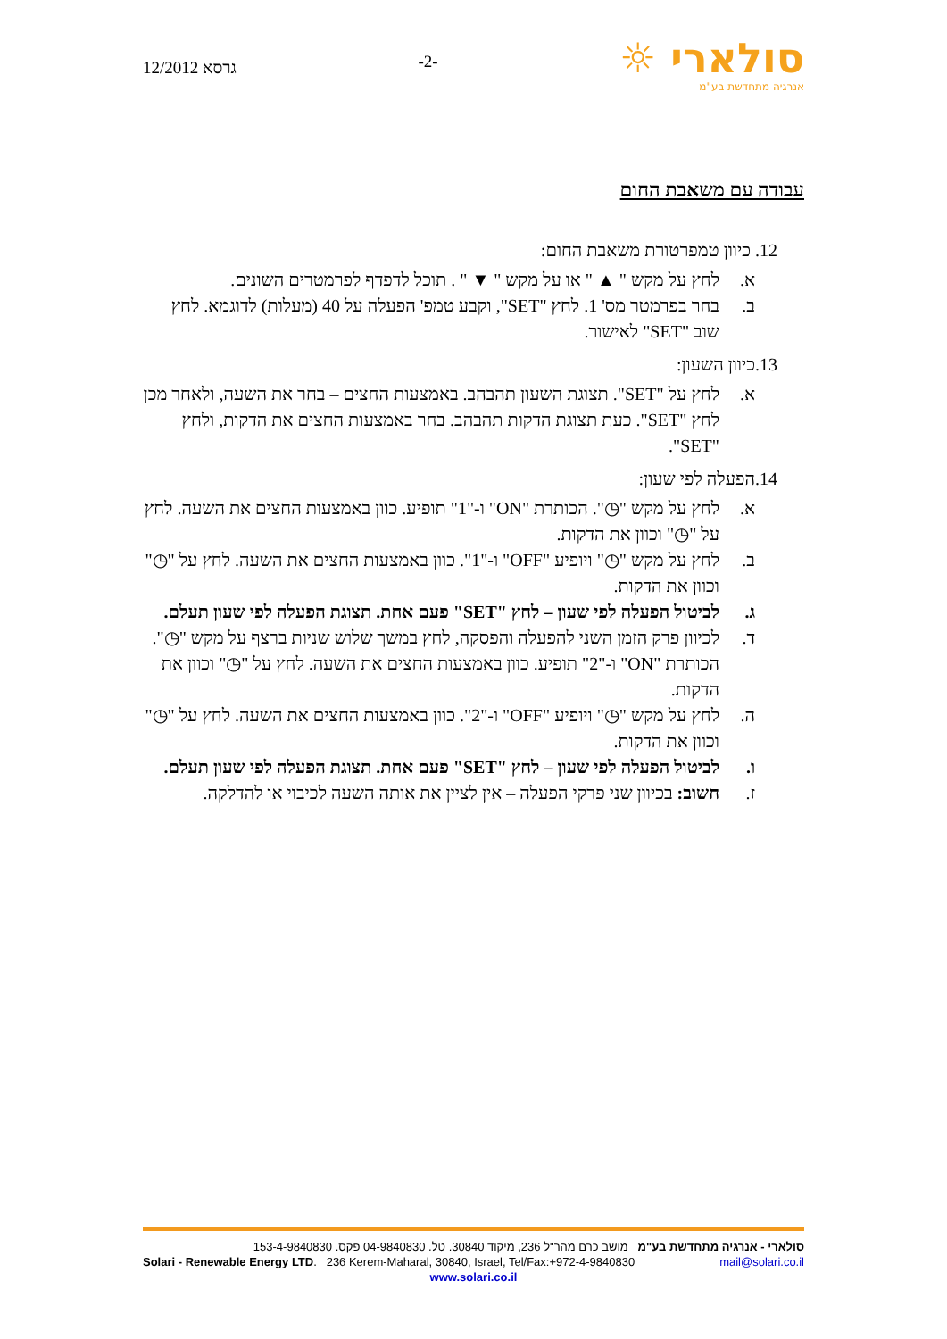גרסא 12/2012
-2-
סולארי ☼
אנרגיה מתחדשת בע"מ
עבודה עם משאבת החום
12. כיוון טמפרטורת משאבת החום:
א. לחץ על מקש " ▲ " או על מקש " ▼ " . תוכל לדפדף לפרמטרים השונים.
ב. בחר בפרמטר מס' 1. לחץ "SET", וקבע טמפ' הפעלה על 40 (מעלות) לדוגמא. לחץ שוב "SET" לאישור.
13.כיוון השעון:
א. לחץ על "SET". תצוגת השעון תהבהב. באמצעות החצים – בחר את השעה, ולאחר מכן לחץ "SET". כעת תצוגת הדקות תהבהב. בחר באמצעות החצים את הדקות, ולחץ "SET".
14.הפעלה לפי שעון:
א. לחץ על מקש "◷". הכותרת "ON" ו-"1" תופיע. כוון באמצעות החצים את השעה. לחץ על "◷" וכוון את הדקות.
ב. לחץ על מקש "◷" ויופיע "OFF" ו-"1". כוון באמצעות החצים את השעה. לחץ על "◷" וכוון את הדקות.
ג. לביטול הפעלה לפי שעון – לחץ "SET" פעם אחת. תצוגת הפעלה לפי שעון תעלם.
ד. לכיוון פרק הזמן השני להפעלה והפסקה, לחץ במשך שלוש שניות ברצף על מקש "◷". הכותרת "ON" ו-"2" תופיע. כוון באמצעות החצים את השעה. לחץ על "◷" וכוון את הדקות.
ה. לחץ על מקש "◷" ויופיע "OFF" ו-"2". כוון באמצעות החצים את השעה. לחץ על "◷" וכוון את הדקות.
ו. לביטול הפעלה לפי שעון – לחץ "SET" פעם אחת. תצוגת הפעלה לפי שעון תעלם.
ז. חשוב: בכיוון שני פרקי הפעלה – אין לציין את אותה השעה לכיבוי או להדלקה.
סולארי - אנרגיה מתחדשת בע"מ מושב כרם מהר"ל 236, מיקוד 30840. טל. 04-9840830 פקס. 153-4-9840830
Solari - Renewable Energy LTD. 236 Kerem-Maharal, 30840, Israel, Tel/Fax:+972-4-9840830 mail@solari.co.il
www.solari.co.il